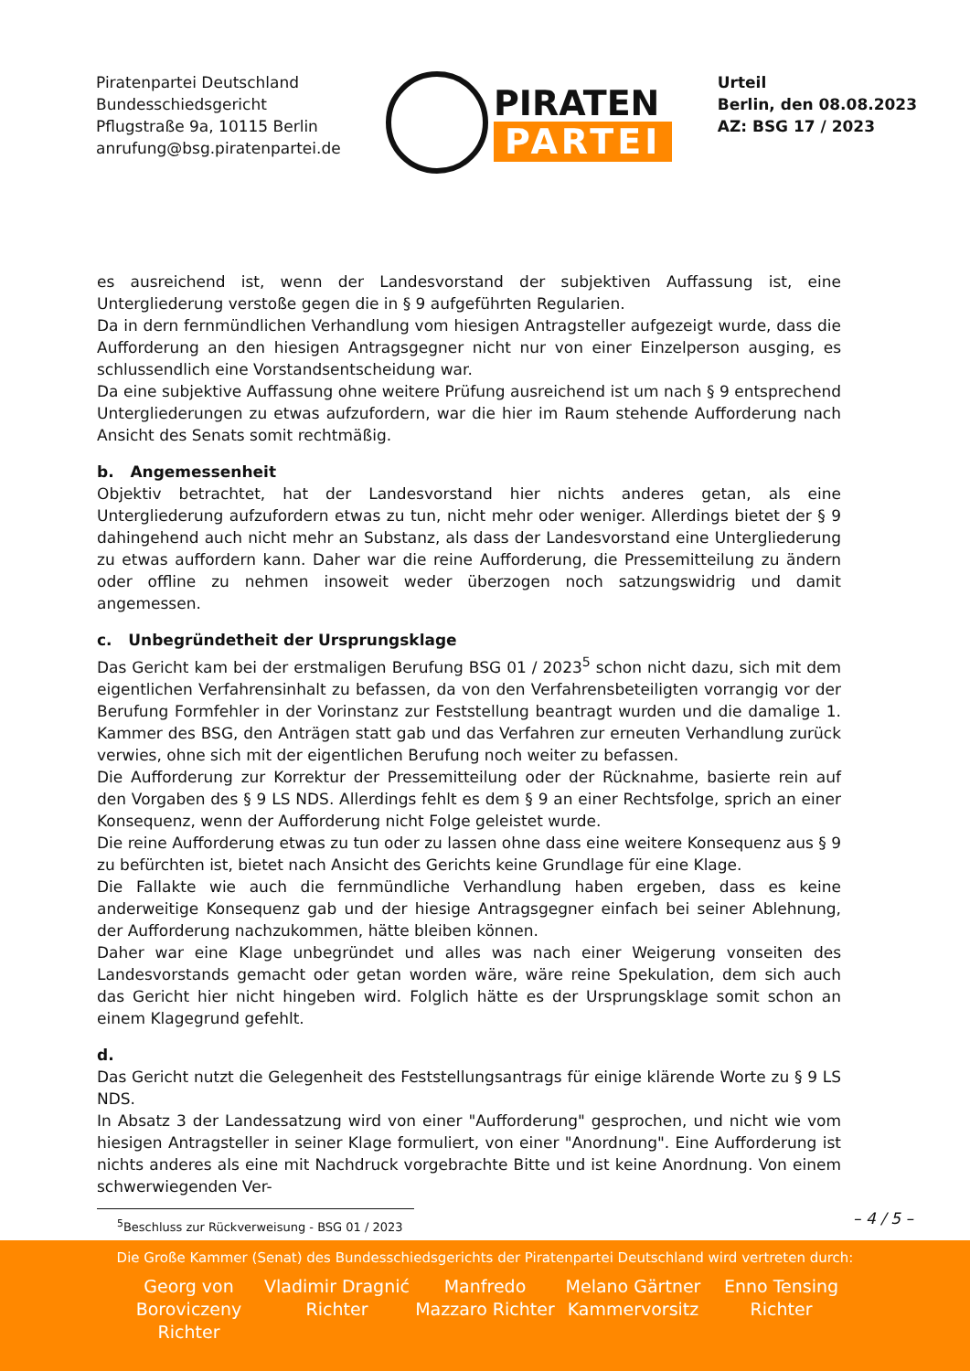Piratenpartei Deutschland
Bundesschiedsgericht
Pflugstraße 9a, 10115 Berlin
anrufung@bsg.piratenpartei.de
PIRATEN
PARTEI
Urteil
Berlin, den 08.08.2023
AZ: BSG 17 / 2023
es ausreichend ist, wenn der Landesvorstand der subjektiven Auffassung ist, eine Untergliederung verstoße gegen die in § 9 aufgeführten Regularien.
Da in dern fernmündlichen Verhandlung vom hiesigen Antragsteller aufgezeigt wurde, dass die Aufforderung an den hiesigen Antragsgegner nicht nur von einer Einzelperson ausging, es schlussendlich eine Vorstandsentscheidung war.
Da eine subjektive Auffassung ohne weitere Prüfung ausreichend ist um nach § 9 entsprechend Untergliederungen zu etwas aufzufordern, war die hier im Raum stehende Aufforderung nach Ansicht des Senats somit rechtmäßig.
b. Angemessenheit
Objektiv betrachtet, hat der Landesvorstand hier nichts anderes getan, als eine Untergliederung aufzufordern etwas zu tun, nicht mehr oder weniger. Allerdings bietet der § 9 dahingehend auch nicht mehr an Substanz, als dass der Landesvorstand eine Untergliederung zu etwas auffordern kann. Daher war die reine Aufforderung, die Pressemitteilung zu ändern oder offline zu nehmen insoweit weder überzogen noch satzungswidrig und damit angemessen.
c. Unbegründetheit der Ursprungsklage
Das Gericht kam bei der erstmaligen Berufung BSG 01 / 2023<sup>5</sup> schon nicht dazu, sich mit dem eigentlichen Verfahrensinhalt zu befassen, da von den Verfahrensbeteiligten vorrangig vor der Berufung Formfehler in der Vorinstanz zur Feststellung beantragt wurden und die damalige 1. Kammer des BSG, den Anträgen statt gab und das Verfahren zur erneuten Verhandlung zurück verwies, ohne sich mit der eigentlichen Berufung noch weiter zu befassen.
Die Aufforderung zur Korrektur der Pressemitteilung oder der Rücknahme, basierte rein auf den Vorgaben des § 9 LS NDS. Allerdings fehlt es dem § 9 an einer Rechtsfolge, sprich an einer Konsequenz, wenn der Aufforderung nicht Folge geleistet wurde.
Die reine Aufforderung etwas zu tun oder zu lassen ohne dass eine weitere Konsequenz aus § 9 zu befürchten ist, bietet nach Ansicht des Gerichts keine Grundlage für eine Klage.
Die Fallakte wie auch die fernmündliche Verhandlung haben ergeben, dass es keine anderweitige Konsequenz gab und der hiesige Antragsgegner einfach bei seiner Ablehnung, der Aufforderung nachzukommen, hätte bleiben können.
Daher war eine Klage unbegründet und alles was nach einer Weigerung vonseiten des Landesvorstands gemacht oder getan worden wäre, wäre reine Spekulation, dem sich auch das Gericht hier nicht hingeben wird. Folglich hätte es der Ursprungsklage somit schon an einem Klagegrund gefehlt.
d.
Das Gericht nutzt die Gelegenheit des Feststellungsantrags für einige klärende Worte zu § 9 LS NDS.
In Absatz 3 der Landessatzung wird von einer "Aufforderung" gesprochen, und nicht wie vom hiesigen Antragsteller in seiner Klage formuliert, von einer "Anordnung". Eine Aufforderung ist nichts anderes als eine mit Nachdruck vorgebrachte Bitte und ist keine Anordnung. Von einem schwerwiegenden Ver-
<sup>5</sup> Beschluss zur Rückverweisung - BSG 01 / 2023
– 4 / 5 –
Die Große Kammer (Senat) des Bundesschiedsgerichts der Piratenpartei Deutschland wird vertreten durch:
Georg von Boroviczeny Richter
Vladimir Dragnić Richter
Manfredo Mazzaro Richter
Melano Gärtner Kammervorsitz
Enno Tensing Richter